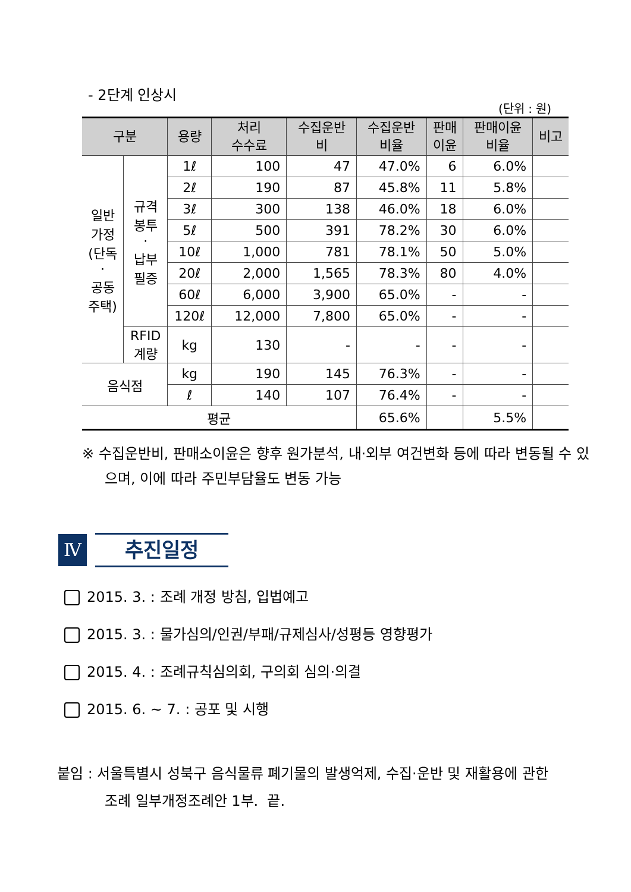- 2단계 인상시
(단위 : 원)
| 구분 | | 용량 | 처리 수수료 | 수집운반 비 | 수집운반 비율 | 판매 이윤 | 판매이윤 비율 | 비고 |
| --- | --- | --- | --- | --- | --- | --- | --- | --- |
| 일반 가정 (단독 · 공동 주택) | 규격 봉투 · 납부 필증 | 1ℓ | 100 | 47 | 47.0% | 6 | 6.0% | |
| | | 2ℓ | 190 | 87 | 45.8% | 11 | 5.8% | |
| | | 3ℓ | 300 | 138 | 46.0% | 18 | 6.0% | |
| | | 5ℓ | 500 | 391 | 78.2% | 30 | 6.0% | |
| | | 10ℓ | 1,000 | 781 | 78.1% | 50 | 5.0% | |
| | | 20ℓ | 2,000 | 1,565 | 78.3% | 80 | 4.0% | |
| | | 60ℓ | 6,000 | 3,900 | 65.0% | - | - | |
| | | 120ℓ | 12,000 | 7,800 | 65.0% | - | - | |
| | RFID 계량 | kg | 130 | - | - | - | - | |
| 음식점 | | kg | 190 | 145 | 76.3% | - | - | |
| | | ℓ | 140 | 107 | 76.4% | - | - | |
| 평균 | | | | | 65.6% | | 5.5% | |
※ 수집운반비, 판매소이윤은 향후 원가분석, 내·외부 여건변화 등에 따라 변동될 수 있으며, 이에 따라 주민부담율도 변동 가능
Ⅳ
추진일정
2015. 3. : 조례 개정 방침, 입법예고
2015. 3. : 물가심의/인권/부패/규제심사/성평등 영향평가
2015. 4. : 조례규칙심의회, 구의회 심의·의결
2015. 6. ~ 7. : 공포 및 시행
붙임 : 서울특별시 성북구 음식물류 폐기물의 발생억제, 수집·운반 및 재활용에 관한
조례 일부개정조례안 1부. 끝.